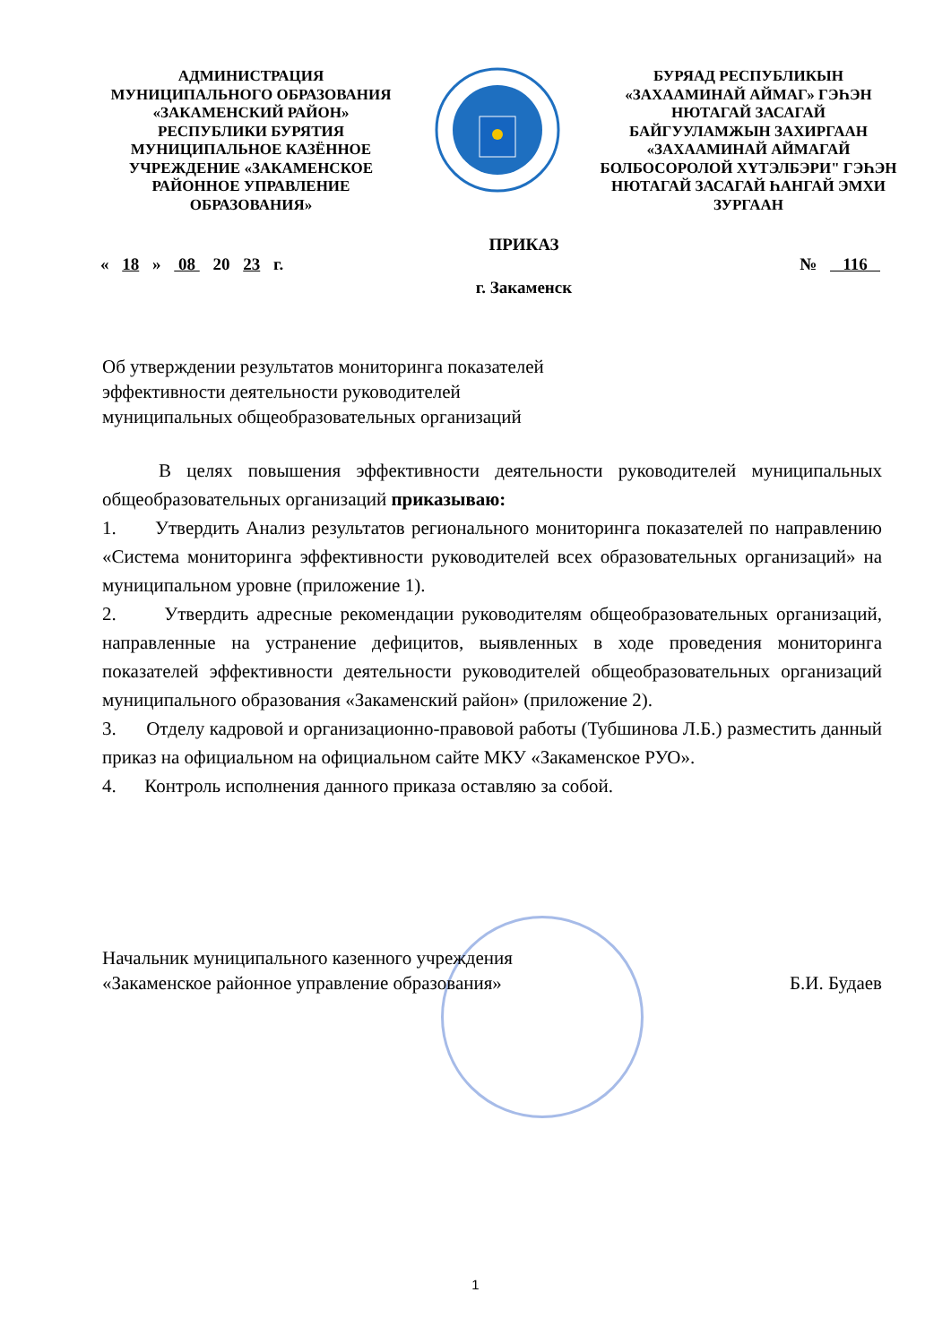АДМИНИСТРАЦИЯ
МУНИЦИПАЛЬНОГО ОБРАЗОВАНИЯ
«ЗАКАМЕНСКИЙ РАЙОН»
РЕСПУБЛИКИ БУРЯТИЯ
МУНИЦИПАЛЬНОЕ КАЗЁННОЕ
УЧРЕЖДЕНИЕ «ЗАКАМЕНСКОЕ
РАЙОННОЕ УПРАВЛЕНИЕ
ОБРАЗОВАНИЯ»
БУРЯАД РЕСПУБЛИКЫН
«ЗАХААМИНАЙ АЙМАГ» ГЭҺЭН
НЮТАГАЙ ЗАСАГАЙ
БАЙГУУЛАМЖЫН ЗАХИРГААН
«ЗАХААМИНАЙ АЙМАГАЙ
БОЛБОСОРОЛОЙ ХҮТЭЛБЭРИ" ГЭҺЭН
НЮТАГАЙ ЗАСАГАЙ ҺАНГАЙ ЭМХИ
ЗУРГААН
ПРИКАЗ
« 18 » 08 20 23 г. № 116
г. Закаменск
Об утверждении результатов мониторинга показателей
эффективности деятельности руководителей
муниципальных общеобразовательных организаций
В целях повышения эффективности деятельности руководителей муниципальных общеобразовательных организаций приказываю:
1. Утвердить Анализ результатов регионального мониторинга показателей по направлению «Система мониторинга эффективности руководителей всех образовательных организаций» на муниципальном уровне (приложение 1).
2. Утвердить адресные рекомендации руководителям общеобразовательных организаций, направленные на устранение дефицитов, выявленных в ходе проведения мониторинга показателей эффективности деятельности руководителей общеобразовательных организаций муниципального образования «Закаменский район» (приложение 2).
3. Отделу кадровой и организационно-правовой работы (Тубшинова Л.Б.) разместить данный приказ на официальном на официальном сайте МКУ «Закаменское РУО».
4. Контроль исполнения данного приказа оставляю за собой.
Начальник муниципального казенного учреждения
«Закаменское районное управление образования» Б.И. Будаев
1